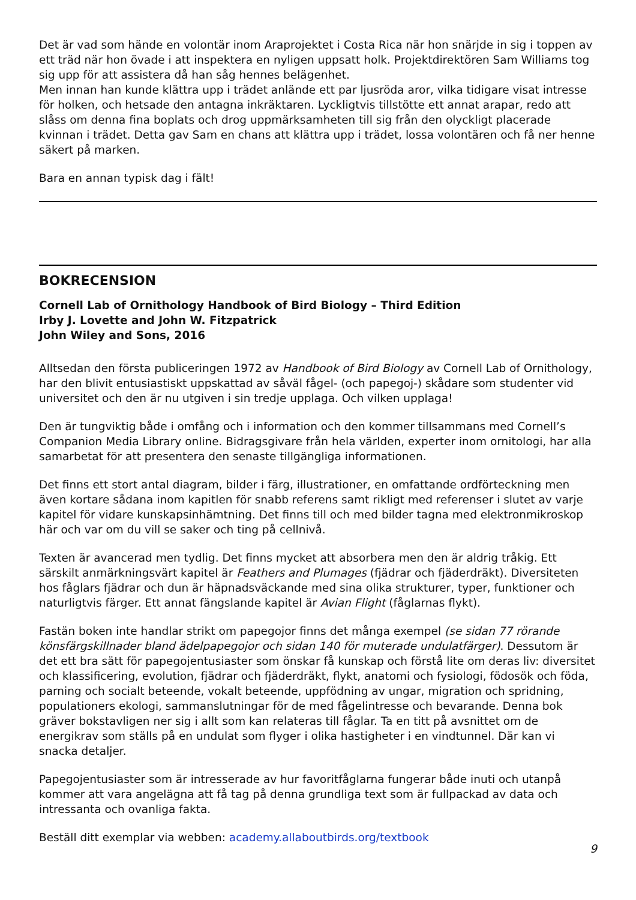Det är vad som hände en volontär inom Araprojektet i Costa Rica när hon snärjde in sig i toppen av ett träd när hon övade i att inspektera en nyligen uppsatt holk. Projektdirektören Sam Williams tog sig upp för att assistera då han såg hennes belägenhet.
Men innan han kunde klättra upp i trädet anlände ett par ljusröda aror, vilka tidigare visat intresse för holken, och hetsade den antagna inkräktaren. Lyckligtvis tillstötte ett annat arapar, redo att slåss om denna fina boplats och drog uppmärksamheten till sig från den olyckligt placerade kvinnan i trädet. Detta gav Sam en chans att klättra upp i trädet, lossa volontären och få ner henne säkert på marken.
Bara en annan typisk dag i fält!
BOKRECENSION
Cornell Lab of Ornithology Handbook of Bird Biology – Third Edition
Irby J. Lovette and John W. Fitzpatrick
John Wiley and Sons, 2016
Alltsedan den första publiceringen 1972 av Handbook of Bird Biology av Cornell Lab of Ornithology, har den blivit entusiastiskt uppskattad av såväl fågel- (och papegoj-) skådare som studenter vid universitet och den är nu utgiven i sin tredje upplaga. Och vilken upplaga!
Den är tungviktig både i omfång och i information och den kommer tillsammans med Cornell’s Companion Media Library online. Bidragsgivare från hela världen, experter inom ornitologi, har alla samarbetat för att presentera den senaste tillgängliga informationen.
Det finns ett stort antal diagram, bilder i färg, illustrationer, en omfattande ordförteckning men även kortare sådana inom kapitlen för snabb referens samt rikligt med referenser i slutet av varje kapitel för vidare kunskapsinhämtning. Det finns till och med bilder tagna med elektronmikroskop här och var om du vill se saker och ting på cellnivå.
Texten är avancerad men tydlig. Det finns mycket att absorbera men den är aldrig tråkig. Ett särskilt anmärkningsvärt kapitel är Feathers and Plumages (fjädrar och fjäderdräkt). Diversiteten hos fåglars fjädrar och dun är häpnadsväckande med sina olika strukturer, typer, funktioner och naturligtvis färger. Ett annat fängslande kapitel är Avian Flight (fåglarnas flykt).
Fastän boken inte handlar strikt om papegojor finns det många exempel (se sidan 77 rörande könsfärgskillnader bland ädelpapegojor och sidan 140 för muterade undulatfärger). Dessutom är det ett bra sätt för papegojentusiaster som önskar få kunskap och förstå lite om deras liv: diversitet och klassificering, evolution, fjädrar och fjäderdräkt, flykt, anatomi och fysiologi, födosök och föda, parning och socialt beteende, vokalt beteende, uppfödning av ungar, migration och spridning, populationers ekologi, sammanslutningar för de med fågelintresse och bevarande. Denna bok gräver bokstavligen ner sig i allt som kan relateras till fåglar. Ta en titt på avsnittet om de energikrav som ställs på en undulat som flyger i olika hastigheter i en vindtunnel. Där kan vi snacka detaljer.
Papegojentusiaster som är intresserade av hur favoritfåglarna fungerar både inuti och utanpå kommer att vara angelägna att få tag på denna grundliga text som är fullpackad av data och intressanta och ovanliga fakta.
Beställ ditt exemplar via webben: academy.allaboutbirds.org/textbook
9